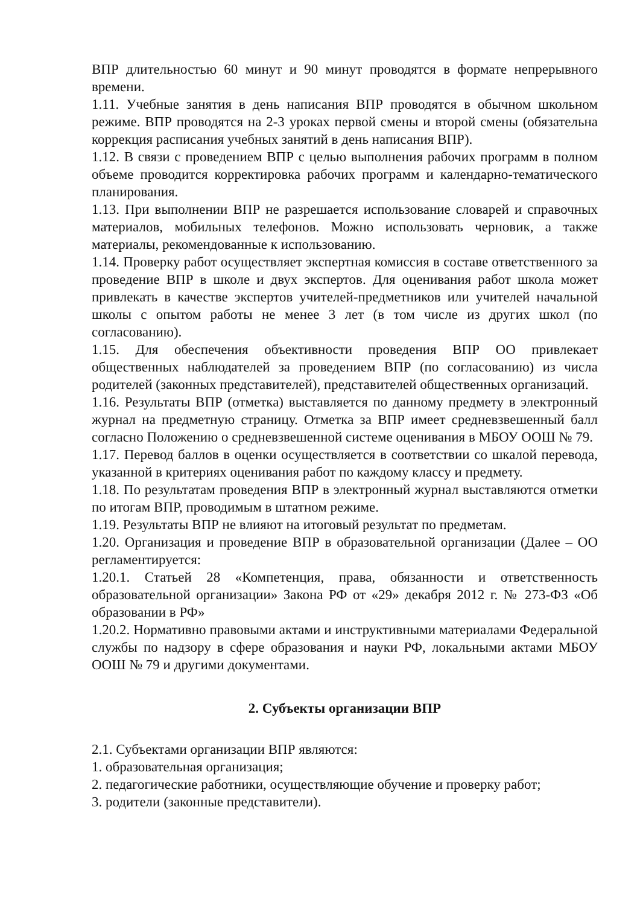ВПР длительностью 60 минут и 90 минут проводятся в формате непрерывного времени.
1.11. Учебные занятия в день написания ВПР проводятся в обычном школьном режиме. ВПР проводятся на 2-3 уроках первой смены и второй смены (обязательна коррекция расписания учебных занятий в день написания ВПР).
1.12. В связи с проведением ВПР с целью выполнения рабочих программ в полном объеме проводится корректировка рабочих программ и календарно-тематического планирования.
1.13. При выполнении ВПР не разрешается использование словарей и справочных материалов, мобильных телефонов. Можно использовать черновик, а также материалы, рекомендованные к использованию.
1.14. Проверку работ осуществляет экспертная комиссия в составе ответственного за проведение ВПР в школе и двух экспертов. Для оценивания работ школа может привлекать в качестве экспертов учителей-предметников или учителей начальной школы с опытом работы не менее 3 лет (в том числе из других школ (по согласованию).
1.15. Для обеспечения объективности проведения ВПР ОО привлекает общественных наблюдателей за проведением ВПР (по согласованию) из числа родителей (законных представителей), представителей общественных организаций.
1.16. Результаты ВПР (отметка) выставляется по данному предмету в электронный журнал на предметную страницу. Отметка за ВПР имеет средневзвешенный балл согласно Положению о средневзвешенной системе оценивания в МБОУ ООШ № 79.
1.17. Перевод баллов в оценки осуществляется в соответствии со шкалой перевода, указанной в критериях оценивания работ по каждому классу и предмету.
1.18. По результатам проведения ВПР в электронный журнал выставляются отметки по итогам ВПР, проводимым в штатном режиме.
1.19. Результаты ВПР не влияют на итоговый результат по предметам.
1.20. Организация и проведение ВПР в образовательной организации (Далее – ОО регламентируется:
1.20.1. Статьей 28 «Компетенция, права, обязанности и ответственность образовательной организации» Закона РФ от «29» декабря 2012 г. № 273-ФЗ «Об образовании в РФ»
1.20.2. Нормативно правовыми актами и инструктивными материалами Федеральной службы по надзору в сфере образования и науки РФ, локальными актами МБОУ ООШ № 79 и другими документами.
2. Субъекты организации ВПР
2.1. Субъектами организации ВПР являются:
1. образовательная организация;
2. педагогические работники, осуществляющие обучение и проверку работ;
3. родители (законные представители).